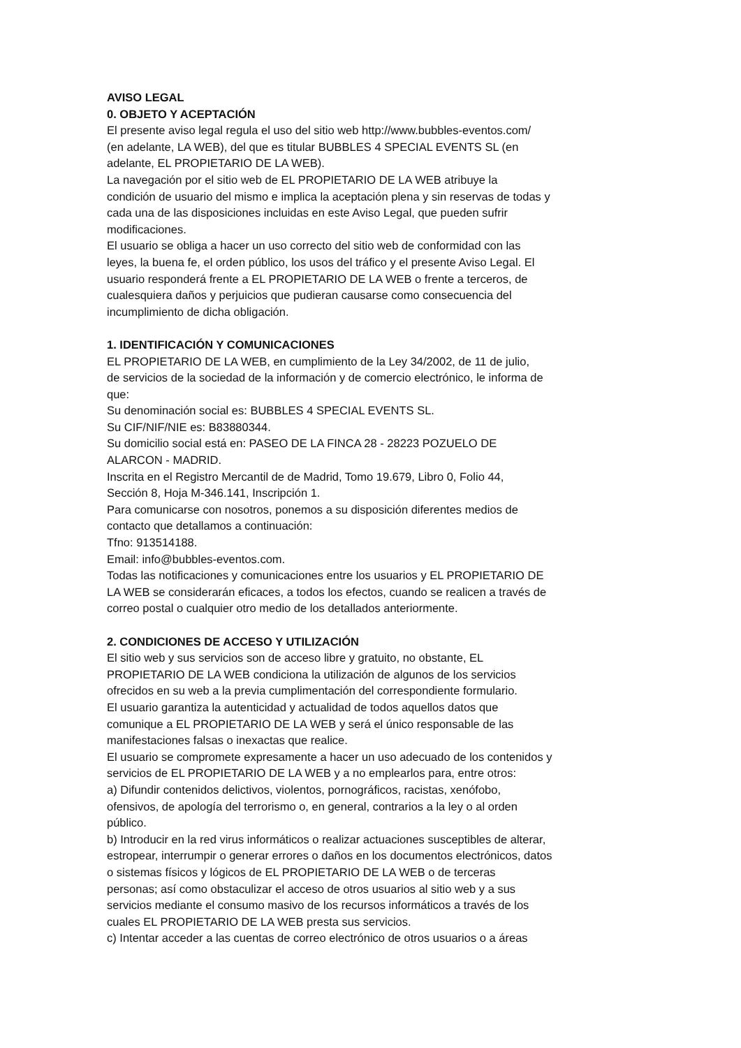AVISO LEGAL
0. OBJETO Y ACEPTACIÓN
El presente aviso legal regula el uso del sitio web http://www.bubbles-eventos.com/
(en adelante, LA WEB), del que es titular BUBBLES 4 SPECIAL EVENTS SL (en
adelante, EL PROPIETARIO DE LA WEB).
La navegación por el sitio web de EL PROPIETARIO DE LA WEB atribuye la
condición de usuario del mismo e implica la aceptación plena y sin reservas de todas y
cada una de las disposiciones incluidas en este Aviso Legal, que pueden sufrir
modificaciones.
El usuario se obliga a hacer un uso correcto del sitio web de conformidad con las
leyes, la buena fe, el orden público, los usos del tráfico y el presente Aviso Legal. El
usuario responderá frente a EL PROPIETARIO DE LA WEB o frente a terceros, de
cualesquiera daños y perjuicios que pudieran causarse como consecuencia del
incumplimiento de dicha obligación.
1. IDENTIFICACIÓN Y COMUNICACIONES
EL PROPIETARIO DE LA WEB, en cumplimiento de la Ley 34/2002, de 11 de julio,
de servicios de la sociedad de la información y de comercio electrónico, le informa de
que:
Su denominación social es: BUBBLES 4 SPECIAL EVENTS SL.
Su CIF/NIF/NIE es: B83880344.
Su domicilio social está en: PASEO DE LA FINCA 28 - 28223 POZUELO DE
ALARCON - MADRID.
Inscrita en el Registro Mercantil de de Madrid, Tomo 19.679, Libro 0, Folio 44,
Sección 8, Hoja M-346.141, Inscripción 1.
Para comunicarse con nosotros, ponemos a su disposición diferentes medios de
contacto que detallamos a continuación:
Tfno: 913514188.
Email: info@bubbles-eventos.com.
Todas las notificaciones y comunicaciones entre los usuarios y EL PROPIETARIO DE
LA WEB se considerarán eficaces, a todos los efectos, cuando se realicen a través de
correo postal o cualquier otro medio de los detallados anteriormente.
2. CONDICIONES DE ACCESO Y UTILIZACIÓN
El sitio web y sus servicios son de acceso libre y gratuito, no obstante, EL
PROPIETARIO DE LA WEB condiciona la utilización de algunos de los servicios
ofrecidos en su web a la previa cumplimentación del correspondiente formulario.
El usuario garantiza la autenticidad y actualidad de todos aquellos datos que
comunique a EL PROPIETARIO DE LA WEB y será el único responsable de las
manifestaciones falsas o inexactas que realice.
El usuario se compromete expresamente a hacer un uso adecuado de los contenidos y
servicios de EL PROPIETARIO DE LA WEB y a no emplearlos para, entre otros:
a) Difundir contenidos delictivos, violentos, pornográficos, racistas, xenófobo,
ofensivos, de apología del terrorismo o, en general, contrarios a la ley o al orden
público.
b) Introducir en la red virus informáticos o realizar actuaciones susceptibles de alterar,
estropear, interrumpir o generar errores o daños en los documentos electrónicos, datos
o sistemas físicos y lógicos de EL PROPIETARIO DE LA WEB o de terceras
personas; así como obstaculizar el acceso de otros usuarios al sitio web y a sus
servicios mediante el consumo masivo de los recursos informáticos a través de los
cuales EL PROPIETARIO DE LA WEB presta sus servicios.
c) Intentar acceder a las cuentas de correo electrónico de otros usuarios o a áreas